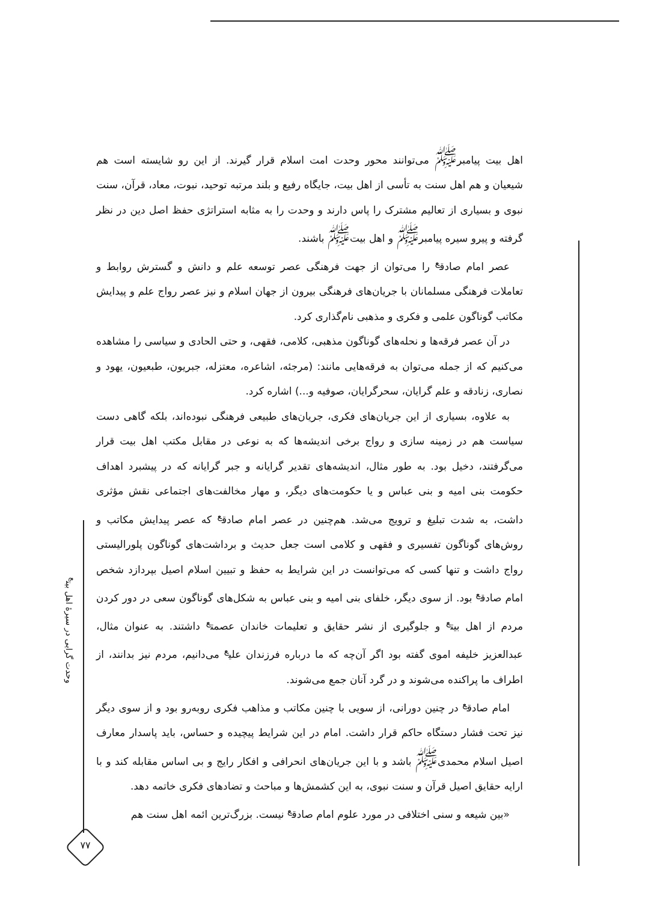اهل بیت پیامبر<sup>ﷺ</sup> می‌توانند محور وحدت امت اسلام قرار گیرند. از این رو شایسته است هم شیعیان و هم اهل سنت به تأسی از اهل بیت، جایگاه رفیع و بلند مرتبه توحید، نبوت، معاد، قرآن، سنت نبوی و بسیاری از تعالیم مشترک را پاس دارند و وحدت را به مثابه استراتژی حفظ اصل دین در نظر گرفته و پیرو سیره پیامبر<sup>ﷺ</sup> و اهل بیت<sup>ﷺ</sup> باشند.
عصر امام صادق<sup>ع</sup> را می‌توان از جهت فرهنگی عصر توسعه علم و دانش و گسترش روابط و تعاملات فرهنگی مسلمانان با جریان‌های فرهنگی بیرون از جهان اسلام و نیز عصر رواج علم و پیدایش مکاتب گوناگون علمی و فکری و مذهبی نام‌گذاری کرد.
در آن عصر فرقه‌ها و نحله‌های گوناگون مذهبی، کلامی، فقهی، و حتی الحادی و سیاسی را مشاهده می‌کنیم که از جمله می‌توان به فرقه‌هایی مانند: (مرجئه، اشاعره، معتزله، جبریون، طبعیون، یهود و نصاری، زنادقه و علم گرایان، سحرگرایان، صوفیه و...) اشاره کرد.
به علاوه، بسیاری از این جریان‌های فکری، جریان‌های طبیعی فرهنگی نبوده‌اند، بلکه گاهی دست سیاست هم در زمینه سازی و رواج برخی اندیشه‌ها که به نوعی در مقابل مکتب اهل بیت قرار می‌گرفتند، دخیل بود. به طور مثال، اندیشه‌های تقدیر گرایانه و جبر گرایانه که در پیشبرد اهداف حکومت بنی امیه و بنی عباس و یا حکومت‌های دیگر، و مهار مخالفت‌های اجتماعی نقش مؤثری داشت، به شدت تبلیغ و ترویج می‌شد. هم‌چنین در عصر امام صادق<sup>ع</sup> که عصر پیدایش مکاتب و روش‌های گوناگون تفسیری و فقهی و کلامی است جعل حدیث و برداشت‌های گوناگون پلورالیستی رواج داشت و تنها کسی که می‌توانست در این شرایط به حفظ و تبیین اسلام اصیل بپردازد شخص امام صادق<sup>ع</sup> بود. از سوی دیگر، خلفای بنی امیه و بنی عباس به شکل‌های گوناگون سعی در دور کردن مردم از اهل بیت<sup>ع</sup> و جلوگیری از نشر حقایق و تعلیمات خاندان عصمت<sup>ع</sup> داشتند. به عنوان مثال، عبدالعزیز خلیفه اموی گفته بود اگر آن‌چه که ما درباره فرزندان علی<sup>ع</sup> می‌دانیم، مردم نیز بدانند، از اطراف ما پراکنده می‌شوند و در گرد آنان جمع می‌شوند.
امام صادق<sup>ع</sup> در چنین دورانی، از سویی با چنین مکاتب و مذاهب فکری روبه‌رو بود و از سوی دیگر نیز تحت فشار دستگاه حاکم قرار داشت. امام در این شرایط پیچیده و حساس، باید پاسدار معارف اصیل اسلام محمدی<sup>ﷺ</sup> باشد و با این جریان‌های انحرافی و افکار رایج و بی اساس مقابله کند و با ارایه حقایق اصیل قرآن و سنت نبوی، به این کشمش‌ها و مباحث و تضادهای فکری خاتمه دهد.
«بین شیعه و سنی اختلافی در مورد علوم امام صادق<sup>ع</sup> نیست. بزرگ‌ترین ائمه اهل سنت هم
وحدت گرایی در سیرهٔ اهل بیت<sup>ع</sup>
۷۷